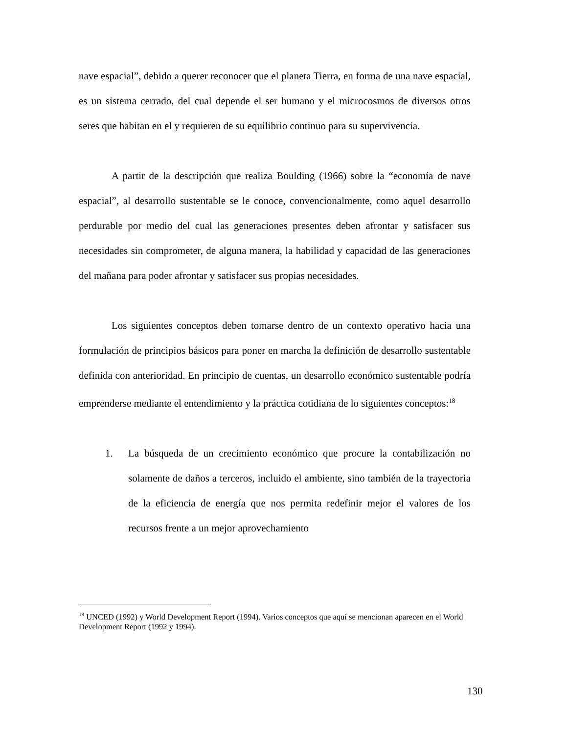nave espacial”, debido a querer reconocer que el planeta Tierra, en forma de una nave espacial, es un sistema cerrado, del cual depende el ser humano y el microcosmos de diversos otros seres que habitan en el y requieren de su equilibrio continuo para su supervivencia.
A partir de la descripción que realiza Boulding (1966) sobre la “economía de nave espacial”, al desarrollo sustentable se le conoce, convencionalmente, como aquel desarrollo perdurable por medio del cual las generaciones presentes deben afrontar y satisfacer sus necesidades sin comprometer, de alguna manera, la habilidad y capacidad de las generaciones del mañana para poder afrontar y satisfacer sus propias necesidades.
Los siguientes conceptos deben tomarse dentro de un contexto operativo hacia una formulación de principios básicos para poner en marcha la definición de desarrollo sustentable definida con anterioridad. En principio de cuentas, un desarrollo económico sustentable podría emprenderse mediante el entendimiento y la práctica cotidiana de lo siguientes conceptos:<sup>18</sup>
1. La búsqueda de un crecimiento económico que procure la contabilización no solamente de daños a terceros, incluido el ambiente, sino también de la trayectoria de la eficiencia de energía que nos permita redefinir mejor el valores de los recursos frente a un mejor aprovechamiento
<sup>18</sup> UNCED (1992) y World Development Report (1994). Varios conceptos que aquí se mencionan aparecen en el World Development Report (1992 y 1994).
130